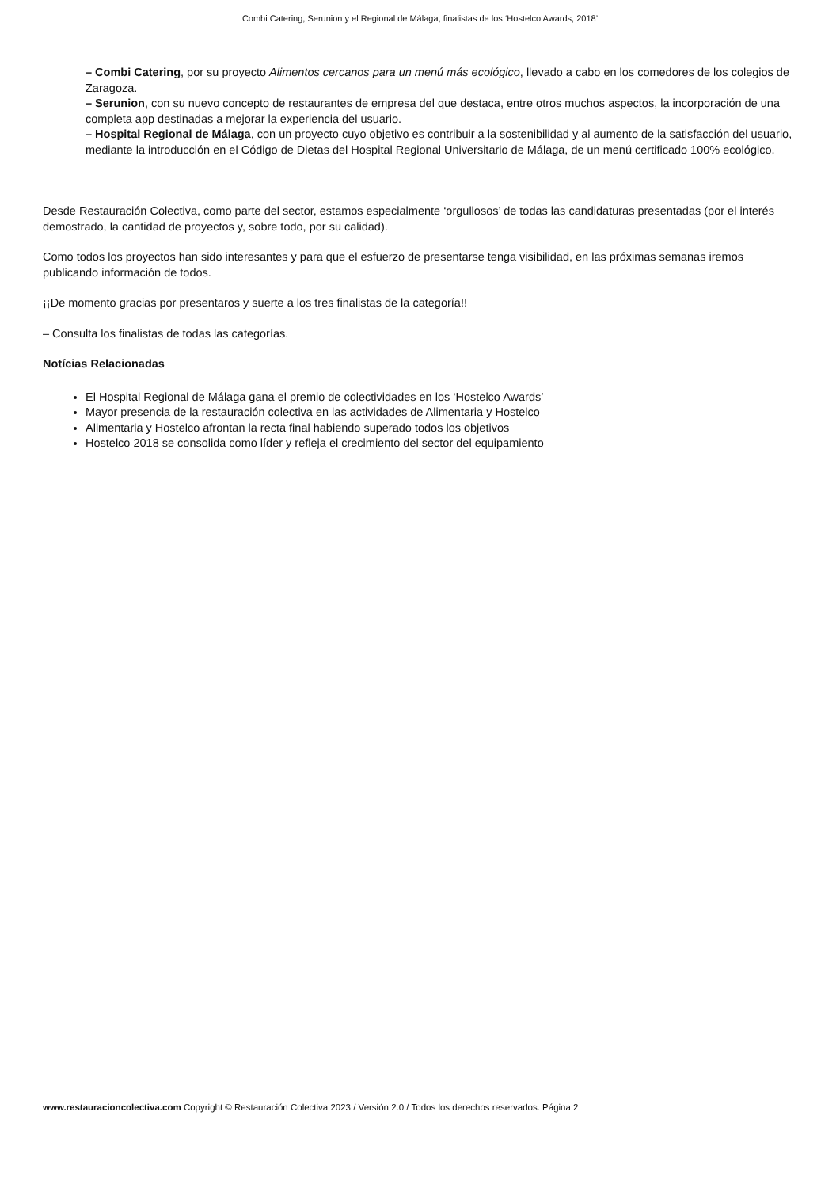Combi Catering, Serunion y el Regional de Málaga, finalistas de los ‘Hostelco Awards, 2018’
– Combi Catering, por su proyecto Alimentos cercanos para un menú más ecológico, llevado a cabo en los comedores de los colegios de Zaragoza.
– Serunion, con su nuevo concepto de restaurantes de empresa del que destaca, entre otros muchos aspectos, la incorporación de una completa app destinadas a mejorar la experiencia del usuario.
– Hospital Regional de Málaga, con un proyecto cuyo objetivo es contribuir a la sostenibilidad y al aumento de la satisfacción del usuario, mediante la introducción en el Código de Dietas del Hospital Regional Universitario de Málaga, de un menú certificado 100% ecológico.
Desde Restauración Colectiva, como parte del sector, estamos especialmente ‘orgullosos’ de todas las candidaturas presentadas (por el interés demostrado, la cantidad de proyectos y, sobre todo, por su calidad).
Como todos los proyectos han sido interesantes y para que el esfuerzo de presentarse tenga visibilidad, en las próximas semanas iremos publicando información de todos.
¡¡De momento gracias por presentaros y suerte a los tres finalistas de la categoría!!
– Consulta los finalistas de todas las categorías.
Notícias Relacionadas
El Hospital Regional de Málaga gana el premio de colectividades en los ‘Hostelco Awards’
Mayor presencia de la restauración colectiva en las actividades de Alimentaria y Hostelco
Alimentaria y Hostelco afrontan la recta final habiendo superado todos los objetivos
Hostelco 2018 se consolida como líder y refleja el crecimiento del sector del equipamiento
www.restauracioncolectiva.com Copyright © Restauración Colectiva 2023 / Versión 2.0 / Todos los derechos reservados. Página 2